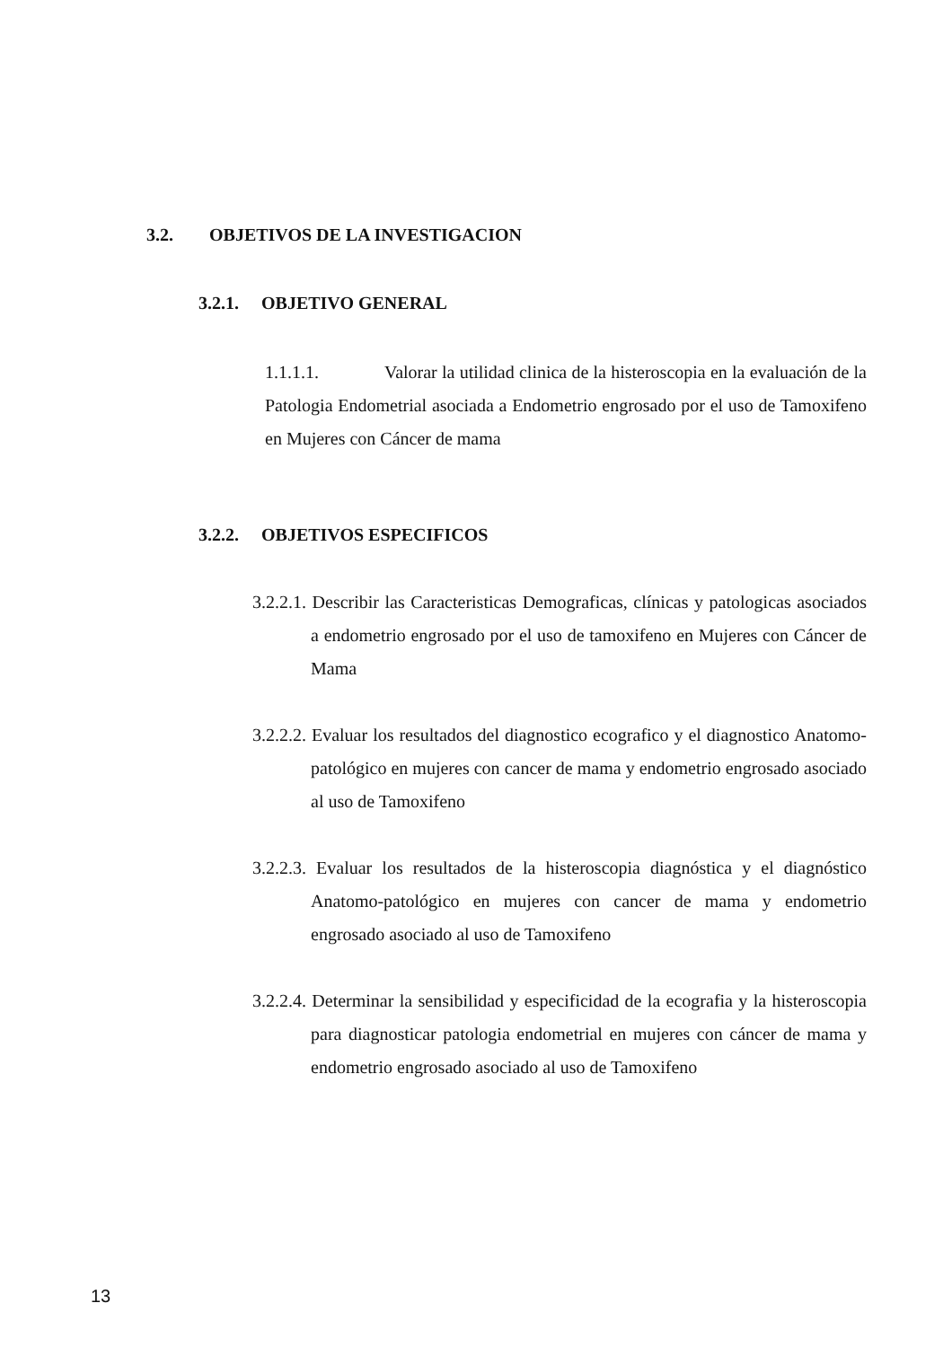3.2. OBJETIVOS DE LA INVESTIGACION
3.2.1. OBJETIVO GENERAL
1.1.1.1. Valorar la utilidad clinica de la histeroscopia en la evaluación de la Patologia Endometrial asociada a Endometrio engrosado por el uso de Tamoxifeno en Mujeres con Cáncer de mama
3.2.2. OBJETIVOS ESPECIFICOS
3.2.2.1. Describir las Caracteristicas Demograficas, clínicas y patologicas asociados a endometrio engrosado por el uso de tamoxifeno en Mujeres con Cáncer de Mama
3.2.2.2. Evaluar los resultados del diagnostico ecografico y el diagnostico Anatomo-patológico en mujeres con cancer de mama y endometrio engrosado asociado al uso de Tamoxifeno
3.2.2.3. Evaluar los resultados de la histeroscopia diagnóstica y el diagnóstico Anatomo-patológico en mujeres con cancer de mama y endometrio engrosado asociado al uso de Tamoxifeno
3.2.2.4. Determinar la sensibilidad y especificidad de la ecografia y la histeroscopia para diagnosticar patologia endometrial en mujeres con cáncer de mama y endometrio engrosado asociado al uso de Tamoxifeno
13